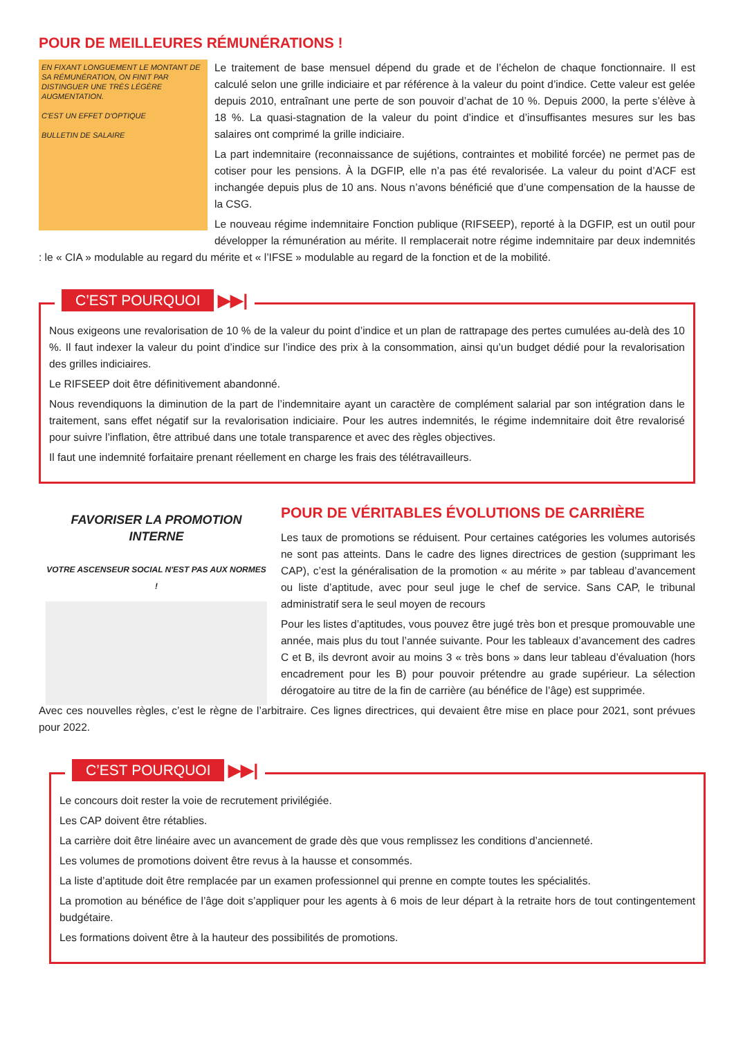POUR DE MEILLEURES RÉMUNÉRATIONS !
EN FIXANT LONGUEMENT LE MONTANT DE SA RÉMUNÉRATION, ON FINIT PAR DISTINGUER UNE TRÈS LÉGÈRE AUGMENTATION.
C'EST UN EFFET D'OPTIQUE
BULLETIN DE SALAIRE
Le traitement de base mensuel dépend du grade et de l’échelon de chaque fonctionnaire. Il est calculé selon une grille indiciaire et par référence à la valeur du point d’indice. Cette valeur est gelée depuis 2010, entraînant une perte de son pouvoir d’achat de 10 %. Depuis 2000, la perte s’élève à 18 %. La quasi-stagnation de la valeur du point d’indice et d’insuffisantes mesures sur les bas salaires ont comprimé la grille indiciaire.
La part indemnitaire (reconnaissance de sujétions, contraintes et mobilité forcée) ne permet pas de cotiser pour les pensions. À la DGFIP, elle n’a pas été revalorisée. La valeur du point d’ACF est inchangée depuis plus de 10 ans. Nous n’avons bénéficié que d’une compensation de la hausse de la CSG.
Le nouveau régime indemnitaire Fonction publique (RIFSEEP), reporté à la DGFIP, est un outil pour développer la rémunération au mérite. Il remplacerait notre régime indemnitaire par deux indemnités : le « CIA » modulable au regard du mérite et « l’IFSE » modulable au regard de la fonction et de la mobilité.
C’EST POURQUOI ▶▶|
Nous exigeons une revalorisation de 10 % de la valeur du point d’indice et un plan de rattrapage des pertes cumulées au-delà des 10 %. Il faut indexer la valeur du point d’indice sur l’indice des prix à la consommation, ainsi qu’un budget dédié pour la revalorisation des grilles indiciaires.
Le RIFSEEP doit être définitivement abandonné.
Nous revendiquons la diminution de la part de l’indemnitaire ayant un caractère de complément salarial par son intégration dans le traitement, sans effet négatif sur la revalorisation indiciaire. Pour les autres indemnités, le régime indemnitaire doit être revalorisé pour suivre l’inflation, être attribué dans une totale transparence et avec des règles objectives.
Il faut une indemnité forfaitaire prenant réellement en charge les frais des télétravailleurs.
FAVORISER LA PROMOTION INTERNE
VOTRE ASCENSEUR SOCIAL N'EST PAS AUX NORMES !
POUR DE VÉRITABLES ÉVOLUTIONS DE CARRIÈRE
Les taux de promotions se réduisent. Pour certaines catégories les volumes autorisés ne sont pas atteints. Dans le cadre des lignes directrices de gestion (supprimant les CAP), c’est la généralisation de la promotion « au mérite » par tableau d’avancement ou liste d’aptitude, avec pour seul juge le chef de service. Sans CAP, le tribunal administratif sera le seul moyen de recours
Pour les listes d’aptitudes, vous pouvez être jugé très bon et presque promouvable une année, mais plus du tout l’année suivante. Pour les tableaux d’avancement des cadres C et B, ils devront avoir au moins 3 « très bons » dans leur tableau d’évaluation (hors encadrement pour les B) pour pouvoir prétendre au grade supérieur. La sélection dérogatoire au titre de la fin de carrière (au bénéfice de l’âge) est supprimée.
Avec ces nouvelles règles, c’est le règne de l’arbitraire. Ces lignes directrices, qui devaient être mise en place pour 2021, sont prévues pour 2022.
C’EST POURQUOI ▶▶|
Le concours doit rester la voie de recrutement privilégiée.
Les CAP doivent être rétablies.
La carrière doit être linéaire avec un avancement de grade dès que vous remplissez les conditions d’ancienneté.
Les volumes de promotions doivent être revus à la hausse et consommés.
La liste d’aptitude doit être remplacée par un examen professionnel qui prenne en compte toutes les spécialités.
La promotion au bénéfice de l’âge doit s’appliquer pour les agents à 6 mois de leur départ à la retraite hors de tout contingentement budgétaire.
Les formations doivent être à la hauteur des possibilités de promotions.